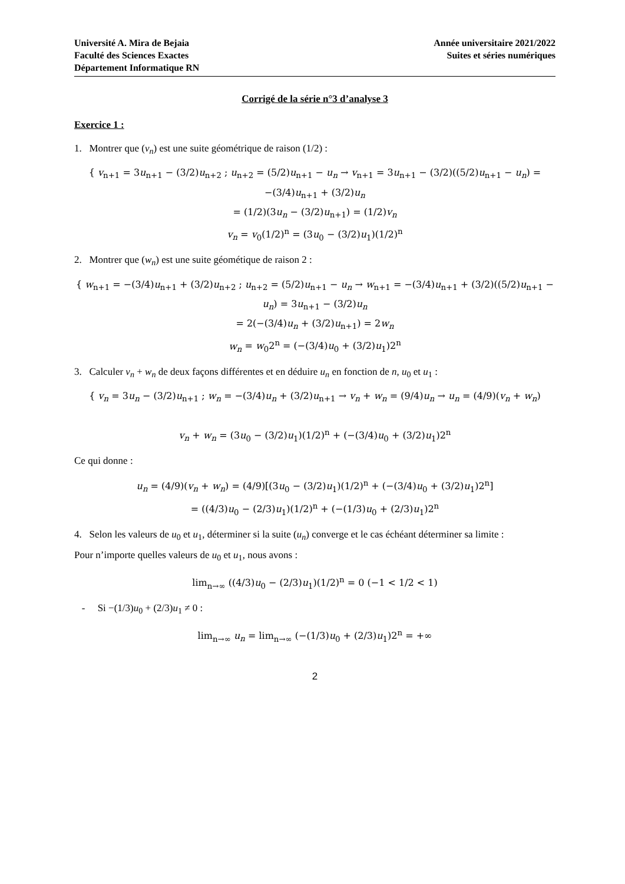Université A. Mira de Bejaia
Faculté des Sciences Exactes
Département Informatique RN
Année universitaire 2021/2022
Suites et séries numériques
Corrigé de la série n°3 d’analyse 3
Exercice 1 :
1. Montrer que (v<sub>n</sub>) est une suite géométrique de raison (1/2) :
{ v<sub>n+1</sub> = 3u<sub>n+1</sub> − (3/2)u<sub>n+2</sub> ; u<sub>n+2</sub> = (5/2)u<sub>n+1</sub> − u<sub>n</sub> → v<sub>n+1</sub> = 3u<sub>n+1</sub> − (3/2)((5/2)u<sub>n+1</sub> − u<sub>n</sub>) = −(3/4)u<sub>n+1</sub> + (3/2)u<sub>n</sub>
= (1/2)(3u<sub>n</sub> − (3/2)u<sub>n+1</sub>) = (1/2)v<sub>n</sub>
v<sub>n</sub> = v<sub>0</sub>(1/2)<sup>n</sup> = (3u<sub>0</sub> − (3/2)u<sub>1</sub>)(1/2)<sup>n</sup>
2. Montrer que (w<sub>n</sub>) est une suite géométique de raison 2 :
{ w<sub>n+1</sub> = −(3/4)u<sub>n+1</sub> + (3/2)u<sub>n+2</sub> ; u<sub>n+2</sub> = (5/2)u<sub>n+1</sub> − u<sub>n</sub> → w<sub>n+1</sub> = −(3/4)u<sub>n+1</sub> + (3/2)((5/2)u<sub>n+1</sub> − u<sub>n</sub>) = 3u<sub>n+1</sub> − (3/2)u<sub>n</sub>
= 2(−(3/4)u<sub>n</sub> + (3/2)u<sub>n+1</sub>) = 2w<sub>n</sub>
w<sub>n</sub> = w<sub>0</sub>2<sup>n</sup> = (−(3/4)u<sub>0</sub> + (3/2)u<sub>1</sub>)2<sup>n</sup>
3. Calculer v<sub>n</sub> + w<sub>n</sub> de deux façons différentes et en déduire u<sub>n</sub> en fonction de n, u<sub>0</sub> et u<sub>1</sub> :
{ v<sub>n</sub> = 3u<sub>n</sub> − (3/2)u<sub>n+1</sub> ; w<sub>n</sub> = −(3/4)u<sub>n</sub> + (3/2)u<sub>n+1</sub> → v<sub>n</sub> + w<sub>n</sub> = (9/4)u<sub>n</sub> → u<sub>n</sub> = (4/9)(v<sub>n</sub> + w<sub>n</sub>)
v<sub>n</sub> + w<sub>n</sub> = (3u<sub>0</sub> − (3/2)u<sub>1</sub>)(1/2)<sup>n</sup> + (−(3/4)u<sub>0</sub> + (3/2)u<sub>1</sub>)2<sup>n</sup>
Ce qui donne :
u<sub>n</sub> = (4/9)(v<sub>n</sub> + w<sub>n</sub>) = (4/9)[(3u<sub>0</sub> − (3/2)u<sub>1</sub>)(1/2)<sup>n</sup> + (−(3/4)u<sub>0</sub> + (3/2)u<sub>1</sub>)2<sup>n</sup>]
= ((4/3)u<sub>0</sub> − (2/3)u<sub>1</sub>)(1/2)<sup>n</sup> + (−(1/3)u<sub>0</sub> + (2/3)u<sub>1</sub>)2<sup>n</sup>
4. Selon les valeurs de u<sub>0</sub> et u<sub>1</sub>, déterminer si la suite (u<sub>n</sub>) converge et le cas échéant déterminer sa limite :
Pour n’importe quelles valeurs de u<sub>0</sub> et u<sub>1</sub>, nous avons :
lim<sub>n→∞</sub> ((4/3)u<sub>0</sub> − (2/3)u<sub>1</sub>)(1/2)<sup>n</sup> = 0 (−1 < 1/2 < 1)
- Si −(1/3)u<sub>0</sub> + (2/3)u<sub>1</sub> ≠ 0 :
lim<sub>n→∞</sub> u<sub>n</sub> = lim<sub>n→∞</sub> (−(1/3)u<sub>0</sub> + (2/3)u<sub>1</sub>)2<sup>n</sup> = +∞
2